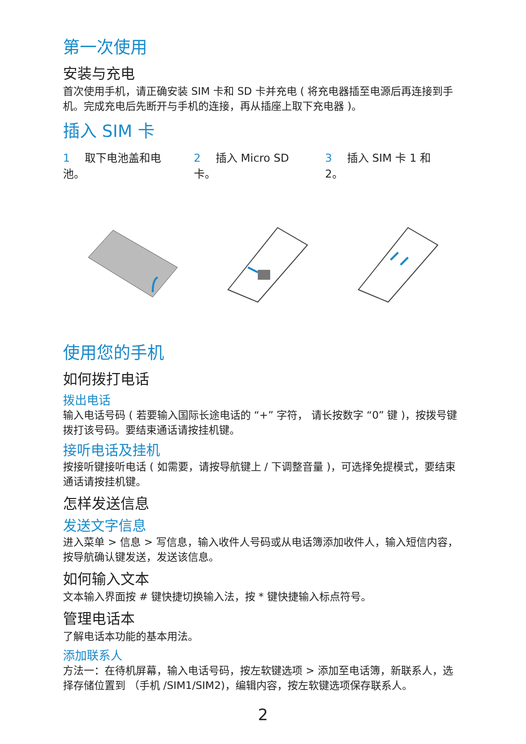第一次使用
安装与充电
首次使用手机，请正确安装 SIM 卡和 SD 卡并充电 ( 将充电器插至电源后再连接到手机。完成充电后先断开与手机的连接，再从插座上取下充电器 )。
插入 SIM 卡
1 取下电池盖和电池。 2 插入 Micro SD 卡。 3 插入 SIM 卡 1 和 2。
使用您的手机
如何拨打电话
拨出电话
输入电话号码 ( 若要输入国际长途电话的 “+” 字符， 请长按数字 “0” 键 )，按拨号键拨打该号码。要结束通话请按挂机键。
接听电话及挂机
按接听键接听电话 ( 如需要，请按导航键上 / 下调整音量 )，可选择免提模式，要结束通话请按挂机键。
怎样发送信息
发送文字信息
进入菜单 > 信息 > 写信息，输入收件人号码或从电话簿添加收件人，输入短信内容，按导航确认键发送，发送该信息。
如何输入文本
文本输入界面按 # 键快捷切换输入法，按 * 键快捷输入标点符号。
管理电话本
了解电话本功能的基本用法。
添加联系人
方法一：在待机屏幕，输入电话号码，按左软键选项 > 添加至电话簿，新联系人，选择存储位置到 （手机 /SIM1/SIM2)，编辑内容，按左软键选项保存联系人。
2